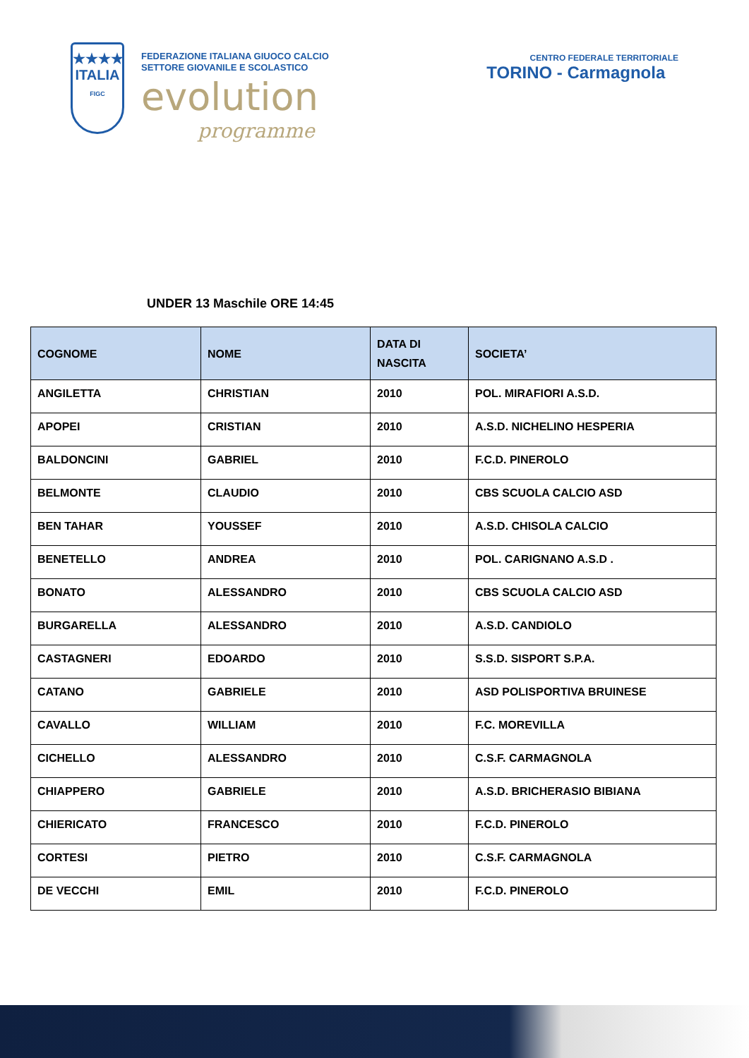★★★★
ITALIA
FIGC
FEDERAZIONE ITALIANA GIUOCO CALCIO
SETTORE GIOVANILE E SCOLASTICO
evolution
programme
CENTRO FEDERALE TERRITORIALE
TORINO - Carmagnola
UNDER 13 Maschile ORE 14:45
| COGNOME | NOME | DATA DI NASCITA | SOCIETA’ |
| --- | --- | --- | --- |
| ANGILETTA | CHRISTIAN | 2010 | POL. MIRAFIORI A.S.D. |
| APOPEI | CRISTIAN | 2010 | A.S.D. NICHELINO HESPERIA |
| BALDONCINI | GABRIEL | 2010 | F.C.D. PINEROLO |
| BELMONTE | CLAUDIO | 2010 | CBS SCUOLA CALCIO ASD |
| BEN TAHAR | YOUSSEF | 2010 | A.S.D. CHISOLA CALCIO |
| BENETELLO | ANDREA | 2010 | POL. CARIGNANO A.S.D . |
| BONATO | ALESSANDRO | 2010 | CBS SCUOLA CALCIO ASD |
| BURGARELLA | ALESSANDRO | 2010 | A.S.D. CANDIOLO |
| CASTAGNERI | EDOARDO | 2010 | S.S.D. SISPORT S.P.A. |
| CATANO | GABRIELE | 2010 | ASD POLISPORTIVA BRUINESE |
| CAVALLO | WILLIAM | 2010 | F.C. MOREVILLA |
| CICHELLO | ALESSANDRO | 2010 | C.S.F. CARMAGNOLA |
| CHIAPPERO | GABRIELE | 2010 | A.S.D. BRICHERASIO BIBIANA |
| CHIERICATO | FRANCESCO | 2010 | F.C.D. PINEROLO |
| CORTESI | PIETRO | 2010 | C.S.F. CARMAGNOLA |
| DE VECCHI | EMIL | 2010 | F.C.D. PINEROLO |